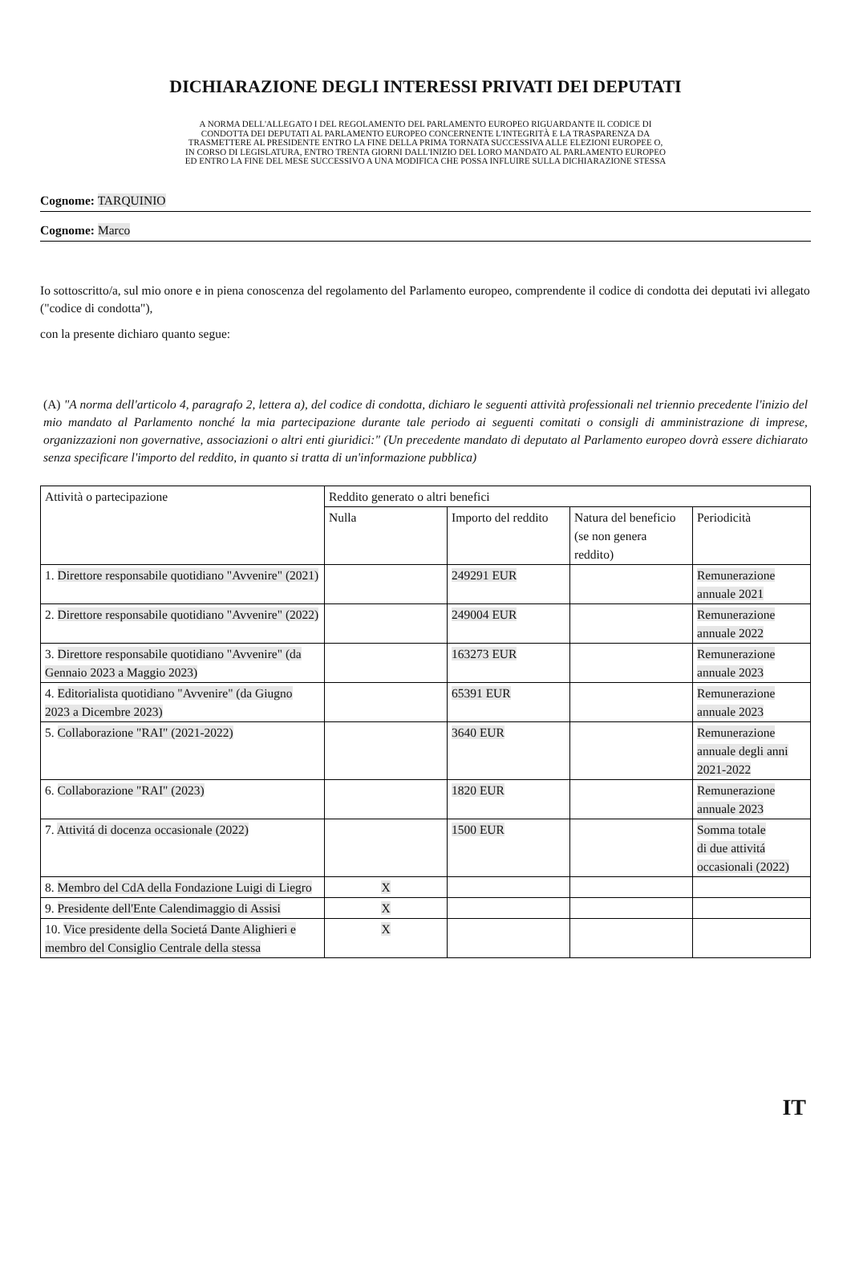DICHIARAZIONE DEGLI INTERESSI PRIVATI DEI DEPUTATI
A NORMA DELL'ALLEGATO I DEL REGOLAMENTO DEL PARLAMENTO EUROPEO RIGUARDANTE IL CODICE DI
CONDOTTA DEI DEPUTATI AL PARLAMENTO EUROPEO CONCERNENTE L'INTEGRITÀ E LA TRASPARENZA DA
TRASMETTERE AL PRESIDENTE ENTRO LA FINE DELLA PRIMA TORNATA SUCCESSIVA ALLE ELEZIONI EUROPEE O,
IN CORSO DI LEGISLATURA, ENTRO TRENTA GIORNI DALL'INIZIO DEL LORO MANDATO AL PARLAMENTO EUROPEO
ED ENTRO LA FINE DEL MESE SUCCESSIVO A UNA MODIFICA CHE POSSA INFLUIRE SULLA DICHIARAZIONE STESSA
Cognome: TARQUINIO
Cognome: Marco
Io sottoscritto/a, sul mio onore e in piena conoscenza del regolamento del Parlamento europeo, comprendente il codice di condotta dei deputati ivi allegato ("codice di condotta"),
con la presente dichiaro quanto segue:
(A) "A norma dell'articolo 4, paragrafo 2, lettera a), del codice di condotta, dichiaro le seguenti attività professionali nel triennio precedente l'inizio del mio mandato al Parlamento nonché la mia partecipazione durante tale periodo ai seguenti comitati o consigli di amministrazione di imprese, organizzazioni non governative, associazioni o altri enti giuridici:" (Un precedente mandato di deputato al Parlamento europeo dovrà essere dichiarato senza specificare l'importo del reddito, in quanto si tratta di un'informazione pubblica)
| Attività o partecipazione | Reddito generato o altri benefici | | | |
| | Nulla | Importo del reddito | Natura del beneficio (se non genera reddito) | Periodicità |
| 1. Direttore responsabile quotidiano "Avvenire" (2021) | | 249291 EUR | | Remunerazione annuale 2021 |
| 2. Direttore responsabile quotidiano "Avvenire" (2022) | | 249004 EUR | | Remunerazione annuale 2022 |
| 3. Direttore responsabile quotidiano "Avvenire" (da Gennaio 2023 a Maggio 2023) | | 163273 EUR | | Remunerazione annuale 2023 |
| 4. Editorialista quotidiano "Avvenire" (da Giugno 2023 a Dicembre 2023) | | 65391 EUR | | Remunerazione annuale 2023 |
| 5. Collaborazione "RAI" (2021-2022) | | 3640 EUR | | Remunerazione annuale degli anni 2021-2022 |
| 6. Collaborazione "RAI" (2023) | | 1820 EUR | | Remunerazione annuale 2023 |
| 7. Attivitá di docenza occasionale (2022) | | 1500 EUR | | Somma totale di due attivitá occasionali (2022) |
| 8. Membro del CdA della Fondazione Luigi di Liegro | X | | | |
| 9. Presidente dell'Ente Calendimaggio di Assisi | X | | | |
| 10. Vice presidente della Societá Dante Alighieri e membro del Consiglio Centrale della stessa | X | | | |
IT